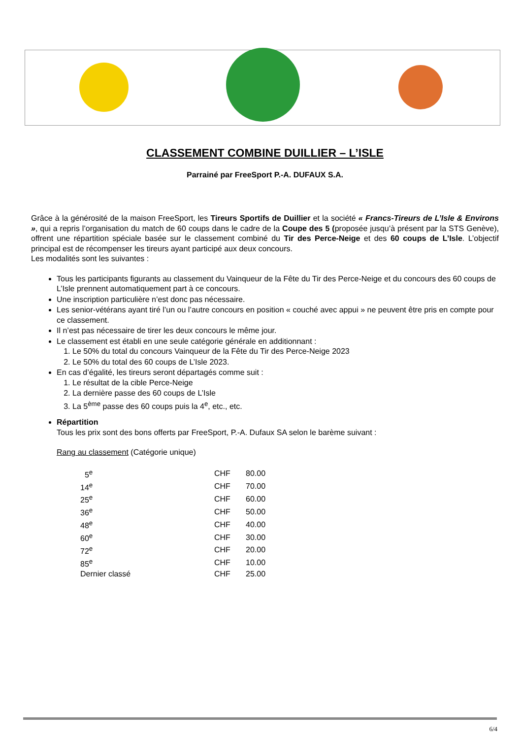CLASSEMENT COMBINE DUILLIER – L’ISLE
Parrainé par FreeSport P.-A. DUFAUX S.A.
Grâce à la générosité de la maison FreeSport, les Tireurs Sportifs de Duillier et la société « Francs-Tireurs de L’Isle & Environs », qui a repris l’organisation du match de 60 coups dans le cadre de la Coupe des 5 (proposée jusqu’à présent par la STS Genève), offrent une répartition spéciale basée sur le classement combiné du Tir des Perce-Neige et des 60 coups de L’Isle. L’objectif principal est de récompenser les tireurs ayant participé aux deux concours.
Les modalités sont les suivantes :
Tous les participants figurants au classement du Vainqueur de la Fête du Tir des Perce-Neige et du concours des 60 coups de L’Isle prennent automatiquement part à ce concours.
Une inscription particulière n’est donc pas nécessaire.
Les senior-vétérans ayant tiré l’un ou l’autre concours en position « couché avec appui » ne peuvent être pris en compte pour ce classement.
Il n’est pas nécessaire de tirer les deux concours le même jour.
Le classement est établi en une seule catégorie générale en additionnant :
1. Le 50% du total du concours Vainqueur de la Fête du Tir des Perce-Neige 2023
2. Le 50% du total des 60 coups de L’Isle 2023.
En cas d’égalité, les tireurs seront départagés comme suit :
1. Le résultat de la cible Perce-Neige
2. La dernière passe des 60 coups de L’Isle
3. La 5<sup>ème</sup> passe des 60 coups puis la 4<sup>e</sup>, etc., etc.
Répartition
Tous les prix sont des bons offerts par FreeSport, P.-A. Dufaux SA selon le barème suivant :
Rang au classement (Catégorie unique)
| 5<sup>e</sup> | CHF | 80.00 |
| 14<sup>e</sup> | CHF | 70.00 |
| 25<sup>e</sup> | CHF | 60.00 |
| 36<sup>e</sup> | CHF | 50.00 |
| 48<sup>e</sup> | CHF | 40.00 |
| 60<sup>e</sup> | CHF | 30.00 |
| 72<sup>e</sup> | CHF | 20.00 |
| 85<sup>e</sup> | CHF | 10.00 |
| Dernier classé | CHF | 25.00 |
6/4